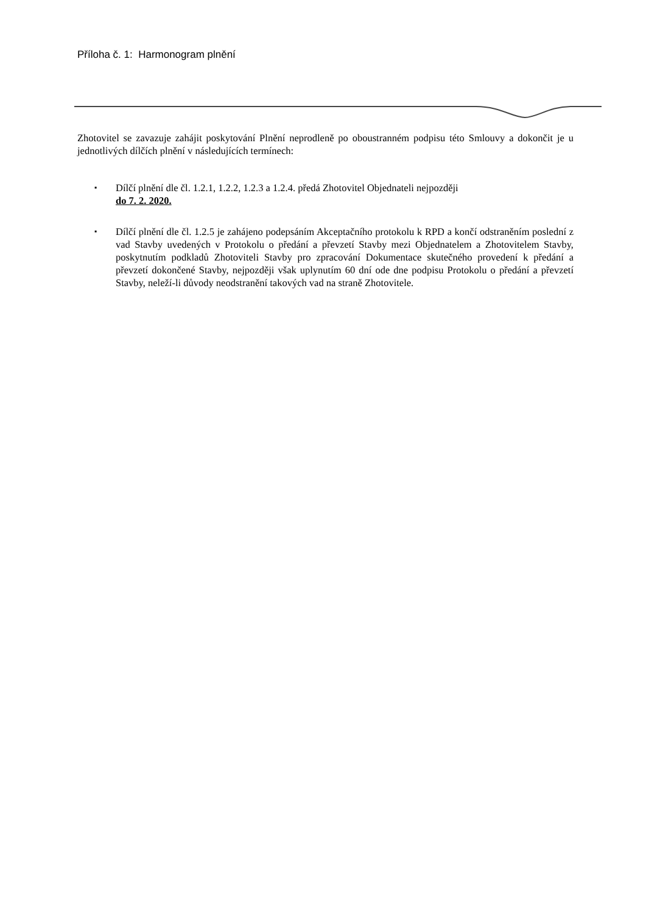Příloha č. 1: Harmonogram plnění
Zhotovitel se zavazuje zahájit poskytování Plnění neprodleně po oboustranném podpisu této Smlouvy a dokončit je u jednotlivých dílčích plnění v následujících termínech:
▪ Dílčí plnění dle čl. 1.2.1, 1.2.2, 1.2.3 a 1.2.4. předá Zhotovitel Objednateli nejpozději
do 7. 2. 2020.
▪ Dílčí plnění dle čl. 1.2.5 je zahájeno podepsáním Akceptačního protokolu k RPD a končí odstraněním poslední z vad Stavby uvedených v Protokolu o předání a převzetí Stavby mezi Objednatelem a Zhotovitelem Stavby, poskytnutím podkladů Zhotoviteli Stavby pro zpracování Dokumentace skutečného provedení k předání a převzetí dokončené Stavby, nejpozději však uplynutím 60 dní ode dne podpisu Protokolu o předání a převzetí Stavby, neleží-li důvody neodstranění takových vad na straně Zhotovitele.